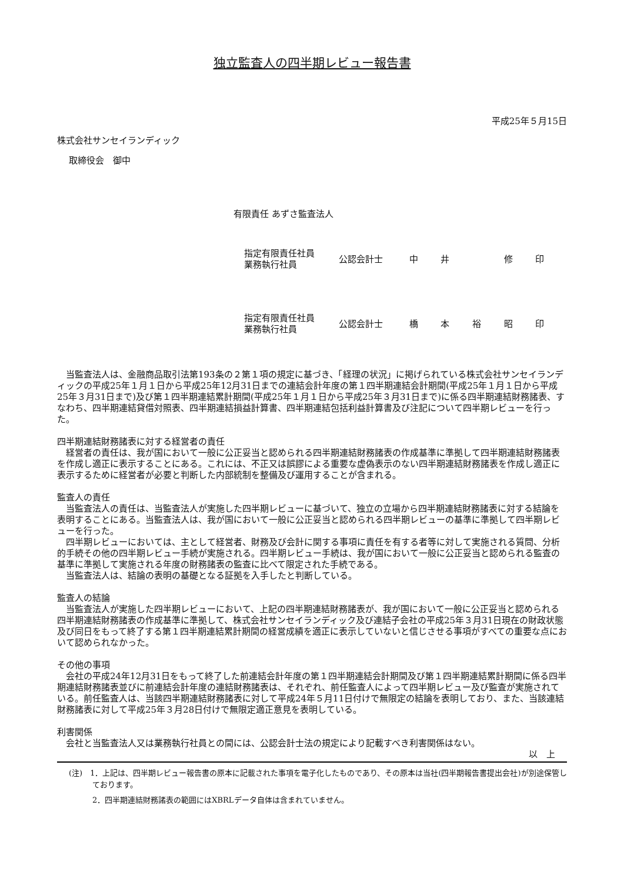独立監査人の四半期レビュー報告書
平成25年５月15日
株式会社サンセイランディック
取締役会　御中
有限責任 あずさ監査法人
指定有限責任社員
業務執行社員
公認会計士 中 井 修 印
指定有限責任社員
業務執行社員
公認会計士 橋 本 裕 昭 印
当監査法人は、金融商品取引法第193条の２第１項の規定に基づき、「経理の状況」に掲げられている株式会社サンセイランディックの平成25年１月１日から平成25年12月31日までの連結会計年度の第１四半期連結会計期間(平成25年１月１日から平成25年３月31日まで)及び第１四半期連結累計期間(平成25年１月１日から平成25年３月31日まで)に係る四半期連結財務諸表、すなわち、四半期連結貸借対照表、四半期連結損益計算書、四半期連結包括利益計算書及び注記について四半期レビューを行った。
四半期連結財務諸表に対する経営者の責任
経営者の責任は、我が国において一般に公正妥当と認められる四半期連結財務諸表の作成基準に準拠して四半期連結財務諸表を作成し適正に表示することにある。これには、不正又は誤謬による重要な虚偽表示のない四半期連結財務諸表を作成し適正に表示するために経営者が必要と判断した内部統制を整備及び運用することが含まれる。
監査人の責任
当監査法人の責任は、当監査法人が実施した四半期レビューに基づいて、独立の立場から四半期連結財務諸表に対する結論を表明することにある。当監査法人は、我が国において一般に公正妥当と認められる四半期レビューの基準に準拠して四半期レビューを行った。
四半期レビューにおいては、主として経営者、財務及び会計に関する事項に責任を有する者等に対して実施される質問、分析的手続その他の四半期レビュー手続が実施される。四半期レビュー手続は、我が国において一般に公正妥当と認められる監査の基準に準拠して実施される年度の財務諸表の監査に比べて限定された手続である。
当監査法人は、結論の表明の基礎となる証拠を入手したと判断している。
監査人の結論
当監査法人が実施した四半期レビューにおいて、上記の四半期連結財務諸表が、我が国において一般に公正妥当と認められる四半期連結財務諸表の作成基準に準拠して、株式会社サンセイランディック及び連結子会社の平成25年３月31日現在の財政状態及び同日をもって終了する第１四半期連結累計期間の経営成績を適正に表示していないと信じさせる事項がすべての重要な点において認められなかった。
その他の事項
会社の平成24年12月31日をもって終了した前連結会計年度の第１四半期連結会計期間及び第１四半期連結累計期間に係る四半期連結財務諸表並びに前連結会計年度の連結財務諸表は、それぞれ、前任監査人によって四半期レビュー及び監査が実施されている。前任監査人は、当該四半期連結財務諸表に対して平成24年５月11日付けで無限定の結論を表明しており、また、当該連結財務諸表に対して平成25年３月28日付けで無限定適正意見を表明している。
利害関係
会社と当監査法人又は業務執行社員との間には、公認会計士法の規定により記載すべき利害関係はない。
以　上
(注)　1．上記は、四半期レビュー報告書の原本に記載された事項を電子化したものであり、その原本は当社(四半期報告書提出会社)が別途保管しております。
2．四半期連結財務諸表の範囲にはXBRLデータ自体は含まれていません。